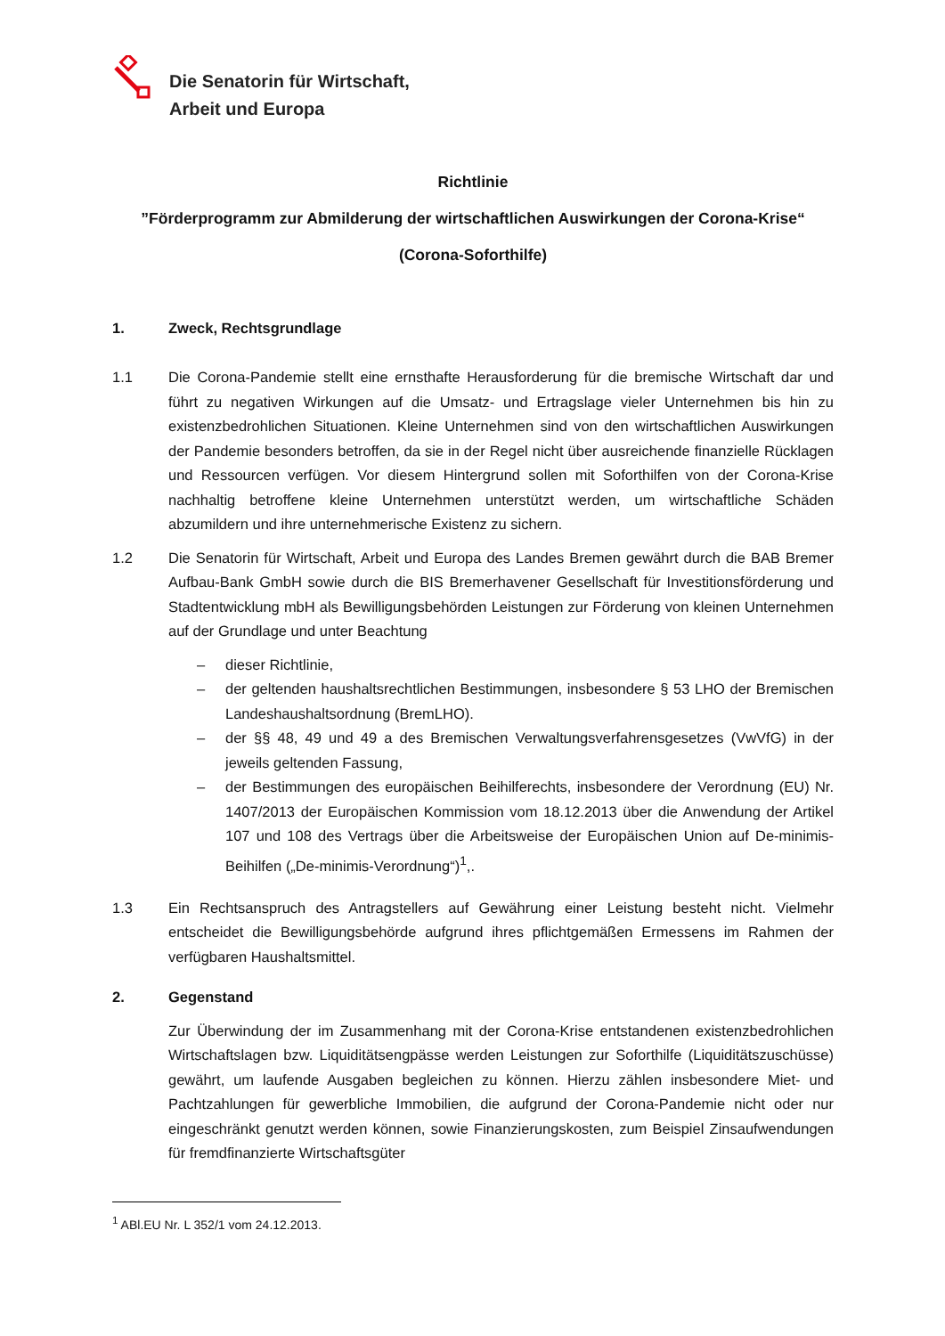Die Senatorin für Wirtschaft,
Arbeit und Europa
Richtlinie
”Förderprogramm zur Abmilderung der wirtschaftlichen Auswirkungen der Corona-Krise“
(Corona-Soforthilfe)
1. Zweck, Rechtsgrundlage
1.1 Die Corona-Pandemie stellt eine ernsthafte Herausforderung für die bremische Wirtschaft dar und führt zu negativen Wirkungen auf die Umsatz- und Ertragslage vieler Unternehmen bis hin zu existenzbedrohlichen Situationen. Kleine Unternehmen sind von den wirtschaftlichen Auswirkungen der Pandemie besonders betroffen, da sie in der Regel nicht über ausreichende finanzielle Rücklagen und Ressourcen verfügen. Vor diesem Hintergrund sollen mit Soforthilfen von der Corona-Krise nachhaltig betroffene kleine Unternehmen unterstützt werden, um wirtschaftliche Schäden abzumildern und ihre unternehmerische Existenz zu sichern.
1.2 Die Senatorin für Wirtschaft, Arbeit und Europa des Landes Bremen gewährt durch die BAB Bremer Aufbau-Bank GmbH sowie durch die BIS Bremerhavener Gesellschaft für Investitionsförderung und Stadtentwicklung mbH als Bewilligungsbehörden Leistungen zur Förderung von kleinen Unternehmen auf der Grundlage und unter Beachtung
– dieser Richtlinie,
– der geltenden haushaltsrechtlichen Bestimmungen, insbesondere § 53 LHO der Bremischen Landeshaushaltsordnung (BremLHO).
– der §§ 48, 49 und 49 a des Bremischen Verwaltungsverfahrensgesetzes (VwVfG) in der jeweils geltenden Fassung,
– der Bestimmungen des europäischen Beihilferechts, insbesondere der Verordnung (EU) Nr. 1407/2013 der Europäischen Kommission vom 18.12.2013 über die Anwendung der Artikel 107 und 108 des Vertrags über die Arbeitsweise der Europäischen Union auf De-minimis-Beihilfen („De-minimis-Verordnung“)<sup>1</sup>,.
1.3 Ein Rechtsanspruch des Antragstellers auf Gewährung einer Leistung besteht nicht. Vielmehr entscheidet die Bewilligungsbehörde aufgrund ihres pflichtgemäßen Ermessens im Rahmen der verfügbaren Haushaltsmittel.
2. Gegenstand
Zur Überwindung der im Zusammenhang mit der Corona-Krise entstandenen existenzbedrohlichen Wirtschaftslagen bzw. Liquiditätsengpässe werden Leistungen zur Soforthilfe (Liquiditätszuschüsse) gewährt, um laufende Ausgaben begleichen zu können. Hierzu zählen insbesondere Miet- und Pachtzahlungen für gewerbliche Immobilien, die aufgrund der Corona-Pandemie nicht oder nur eingeschränkt genutzt werden können, sowie Finanzierungskosten, zum Beispiel Zinsaufwendungen für fremdfinanzierte Wirtschaftsgüter
<sup>1</sup> ABl.EU Nr. L 352/1 vom 24.12.2013.